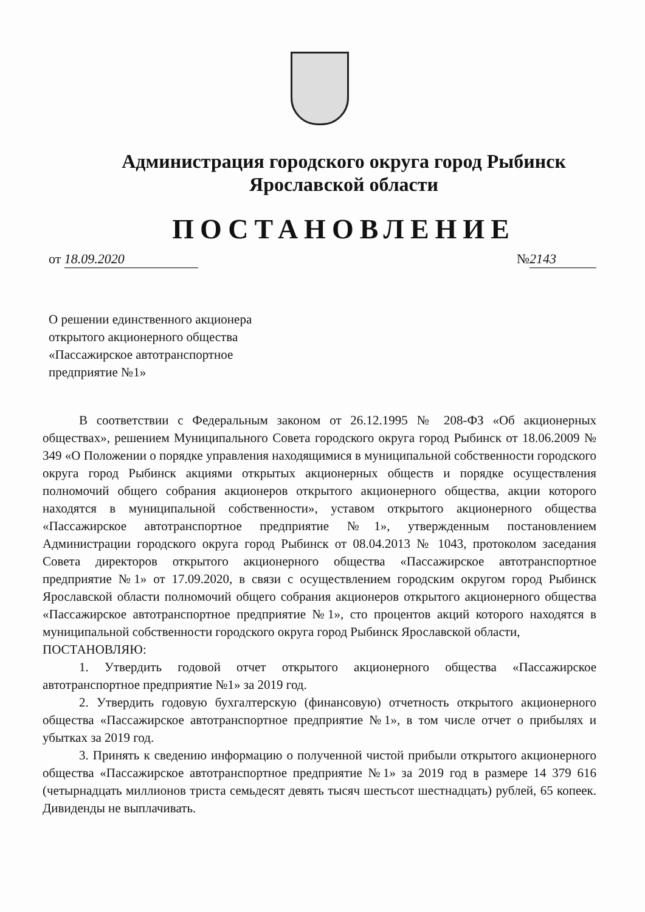Администрация городского округа город Рыбинск
Ярославской области
ПОСТАНОВЛЕНИЕ
от 18.09.2020 № 2143
О решении единственного акционера открытого акционерного общества «Пассажирское автотранспортное предприятие №1»
В соответствии с Федеральным законом от 26.12.1995 № 208-ФЗ «Об акционерных обществах», решением Муниципального Совета городского округа город Рыбинск от 18.06.2009 № 349 «О Положении о порядке управления находящимися в муниципальной собственности городского округа город Рыбинск акциями открытых акционерных обществ и порядке осуществления полномочий общего собрания акционеров открытого акционерного общества, акции которого находятся в муниципальной собственности», уставом открытого акционерного общества «Пассажирское автотранспортное предприятие №1», утвержденным постановлением Администрации городского округа город Рыбинск от 08.04.2013 № 1043, протоколом заседания Совета директоров открытого акционерного общества «Пассажирское автотранспортное предприятие №1» от 17.09.2020, в связи с осуществлением городским округом город Рыбинск Ярославской области полномочий общего собрания акционеров открытого акционерного общества «Пассажирское автотранспортное предприятие №1», сто процентов акций которого находятся в муниципальной собственности городского округа город Рыбинск Ярославской области,
ПОСТАНОВЛЯЮ:
1. Утвердить годовой отчет открытого акционерного общества «Пассажирское автотранспортное предприятие №1» за 2019 год.
2. Утвердить годовую бухгалтерскую (финансовую) отчетность открытого акционерного общества «Пассажирское автотранспортное предприятие №1», в том числе отчет о прибылях и убытках за 2019 год.
3. Принять к сведению информацию о полученной чистой прибыли открытого акционерного общества «Пассажирское автотранспортное предприятие №1» за 2019 год в размере 14 379 616 (четырнадцать миллионов триста семьдесят девять тысяч шестьсот шестнадцать) рублей, 65 копеек. Дивиденды не выплачивать.